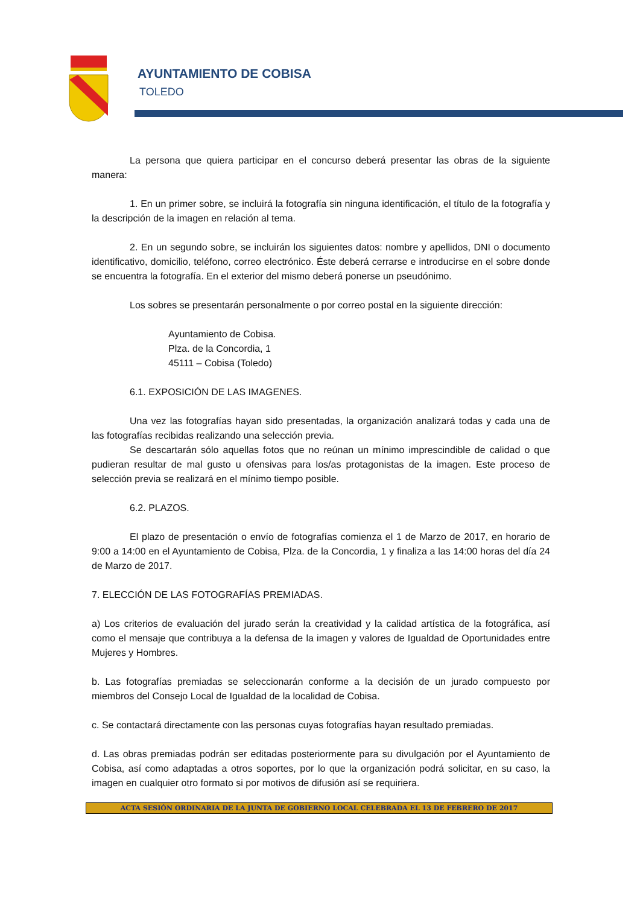AYUNTAMIENTO DE COBISA
TOLEDO
La persona que quiera participar en el concurso deberá presentar las obras de la siguiente manera:
1. En un primer sobre, se incluirá la fotografía sin ninguna identificación, el título de la fotografía y la descripción de la imagen en relación al tema.
2. En un segundo sobre, se incluirán los siguientes datos: nombre y apellidos, DNI o documento identificativo, domicilio, teléfono, correo electrónico. Éste deberá cerrarse e introducirse en el sobre donde se encuentra la fotografía. En el exterior del mismo deberá ponerse un pseudónimo.
Los sobres se presentarán personalmente o por correo postal en la siguiente dirección:
Ayuntamiento de Cobisa.
Plza. de la Concordia, 1
45111 – Cobisa (Toledo)
6.1. EXPOSICIÓN DE LAS IMAGENES.
Una vez las fotografías hayan sido presentadas, la organización analizará todas y cada una de las fotografías recibidas realizando una selección previa.
Se descartarán sólo aquellas fotos que no reúnan un mínimo imprescindible de calidad o que pudieran resultar de mal gusto u ofensivas para los/as protagonistas de la imagen. Este proceso de selección previa se realizará en el mínimo tiempo posible.
6.2. PLAZOS.
El plazo de presentación o envío de fotografías comienza el 1 de Marzo de 2017, en horario de 9:00 a 14:00 en el Ayuntamiento de Cobisa, Plza. de la Concordia, 1 y finaliza a las 14:00 horas del día 24 de Marzo de 2017.
7. ELECCIÓN DE LAS FOTOGRAFÍAS PREMIADAS.
a) Los criterios de evaluación del jurado serán la creatividad y la calidad artística de la fotográfica, así como el mensaje que contribuya a la defensa de la imagen y valores de Igualdad de Oportunidades entre Mujeres y Hombres.
b. Las fotografías premiadas se seleccionarán conforme a la decisión de un jurado compuesto por miembros del Consejo Local de Igualdad de la localidad de Cobisa.
c. Se contactará directamente con las personas cuyas fotografías hayan resultado premiadas.
d. Las obras premiadas podrán ser editadas posteriormente para su divulgación por el Ayuntamiento de Cobisa, así como adaptadas a otros soportes, por lo que la organización podrá solicitar, en su caso, la imagen en cualquier otro formato si por motivos de difusión así se requiriera.
ACTA SESIÓN ORDINARIA DE LA JUNTA DE GOBIERNO LOCAL CELEBRADA EL 13 DE FEBRERO DE 2017